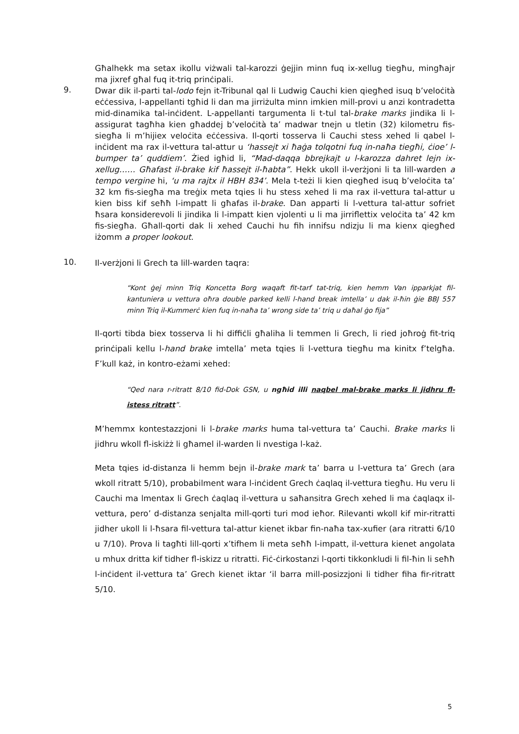Għalhekk ma setax ikollu viżwali tal-karozzi ġejjin minn fuq ix-xellug tiegħu, mingħajr ma jixref għal fuq it-triq prinċipali.
9.
Dwar dik il-parti tal-lodo fejn it-Tribunal qal li Ludwig Cauchi kien qiegħed isuq b’veloċità eċċessiva, l-appellanti tgħid li dan ma jirriżulta minn imkien mill-provi u anzi kontradetta mid-dinamika tal-inċident. L-appellanti targumenta li t-tul tal-brake marks jindika li l-assigurat tagħha kien għaddej b’veloċità ta’ madwar tnejn u tletin (32) kilometru fis-siegħa li m’hijiex veloċita eċċessiva. Il-qorti tosserva li Cauchi stess xehed li qabel l-inċident ma rax il-vettura tal-attur u ‘hassejt xi ħaġa tolqotni fuq in-naħa tiegħi, ċioe’ l-bumper ta’ quddiem’. Żied igħid li, “Mad-daqqa bbrejkajt u l-karozza dahret lejn ix-xellug…… Għafast il-brake kif ħassejt il-ħabta”. Hekk ukoll il-verżjoni li ta lill-warden a tempo vergine hi, ‘u ma rajtx il HBH 834’. Mela t-teżi li kien qiegħed isuq b’veloċita ta’ 32 km fis-siegħa ma treġix meta tqies li hu stess xehed li ma rax il-vettura tal-attur u kien biss kif seħħ l-impatt li għafas il-brake. Dan apparti li l-vettura tal-attur sofriet ħsara konsiderevoli li jindika li l-impatt kien vjolenti u li ma jirriflettix veloċita ta’ 42 km fis-siegħa. Għall-qorti dak li xehed Cauchi hu fih innifsu ndizju li ma kienx qiegħed iżomm a proper lookout.
10.
Il-verżjoni li Grech ta lill-warden taqra:
“Kont ġej minn Triq Koncetta Borg waqaft fit-tarf tat-triq, kien hemm Van ipparkjat fil-kantuniera u vettura oħra double parked kelli l-hand break imtella’ u dak il-ħin ġie BBJ 557 minn Triq il-Kummerċ kien fuq in-naħa ta’ wrong side ta’ triq u daħal ġo fija”
Il-qorti tibda biex tosserva li hi diffiċli għaliha li temmen li Grech, li ried joħroġ fit-triq prinċipali kellu l-hand brake imtella’ meta tqies li l-vettura tiegħu ma kinitx f’telgħa. F’kull każ, in kontro-eżami xehed:
“Qed nara r-ritratt 8/10 fid-Dok GSN, u ngħid illi naqbel mal-brake marks li jidhru fl-istess ritratt”.
M’hemmx kontestazzjoni li l-brake marks huma tal-vettura ta’ Cauchi. Brake marks li jidhru wkoll fl-iskiżż li għamel il-warden li nvestiga l-każ.
Meta tqies id-distanza li hemm bejn il-brake mark ta’ barra u l-vettura ta’ Grech (ara wkoll ritratt 5/10), probabilment wara l-inċident Grech ċaqlaq il-vettura tiegħu. Hu veru li Cauchi ma lmentax li Grech ċaqlaq il-vettura u saħansitra Grech xehed li ma ċaqlaqx il-vettura, pero’ d-distanza senjalta mill-qorti turi mod ieħor. Rilevanti wkoll kif mir-ritratti jidher ukoll li l-ħsara fil-vettura tal-attur kienet ikbar fin-naħa tax-xufier (ara ritratti 6/10 u 7/10). Prova li tagħti lill-qorti x’tifhem li meta seħħ l-impatt, il-vettura kienet angolata u mhux dritta kif tidher fl-iskizz u ritratti. Fiċ-ċirkostanzi l-qorti tikkonkludi li fil-ħin li seħħ l-inċident il-vettura ta’ Grech kienet iktar ‘il barra mill-posizzjoni li tidher fiha fir-ritratt 5/10.
5